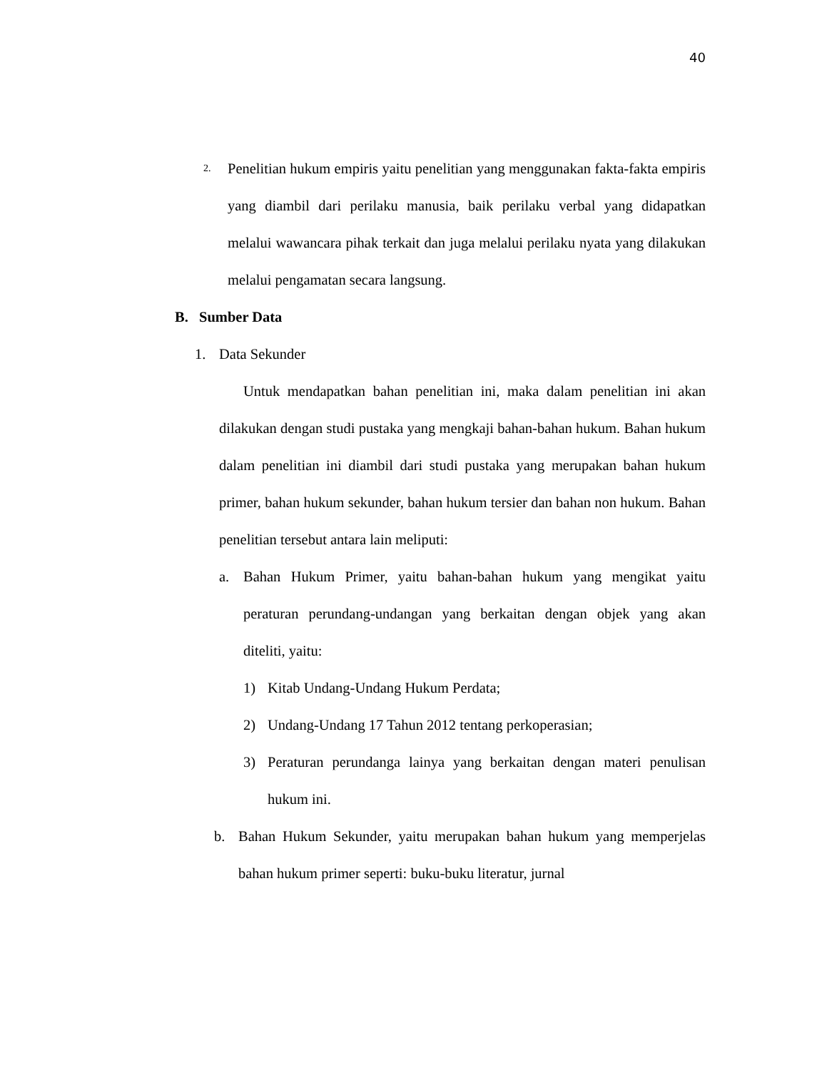40
2.
Penelitian hukum empiris yaitu penelitian yang menggunakan fakta-fakta empiris yang diambil dari perilaku manusia, baik perilaku verbal yang didapatkan melalui wawancara pihak terkait dan juga melalui perilaku nyata yang dilakukan melalui pengamatan secara langsung.
B. Sumber Data
1. Data Sekunder
Untuk mendapatkan bahan penelitian ini, maka dalam penelitian ini akan dilakukan dengan studi pustaka yang mengkaji bahan-bahan hukum. Bahan hukum dalam penelitian ini diambil dari studi pustaka yang merupakan bahan hukum primer, bahan hukum sekunder, bahan hukum tersier dan bahan non hukum. Bahan penelitian tersebut antara lain meliputi:
a. Bahan Hukum Primer, yaitu bahan-bahan hukum yang mengikat yaitu peraturan perundang-undangan yang berkaitan dengan objek yang akan diteliti, yaitu:
1) Kitab Undang-Undang Hukum Perdata;
2) Undang-Undang 17 Tahun 2012 tentang perkoperasian;
3) Peraturan perundanga lainya yang berkaitan dengan materi penulisan hukum ini.
b. Bahan Hukum Sekunder, yaitu merupakan bahan hukum yang memperjelas bahan hukum primer seperti: buku-buku literatur, jurnal